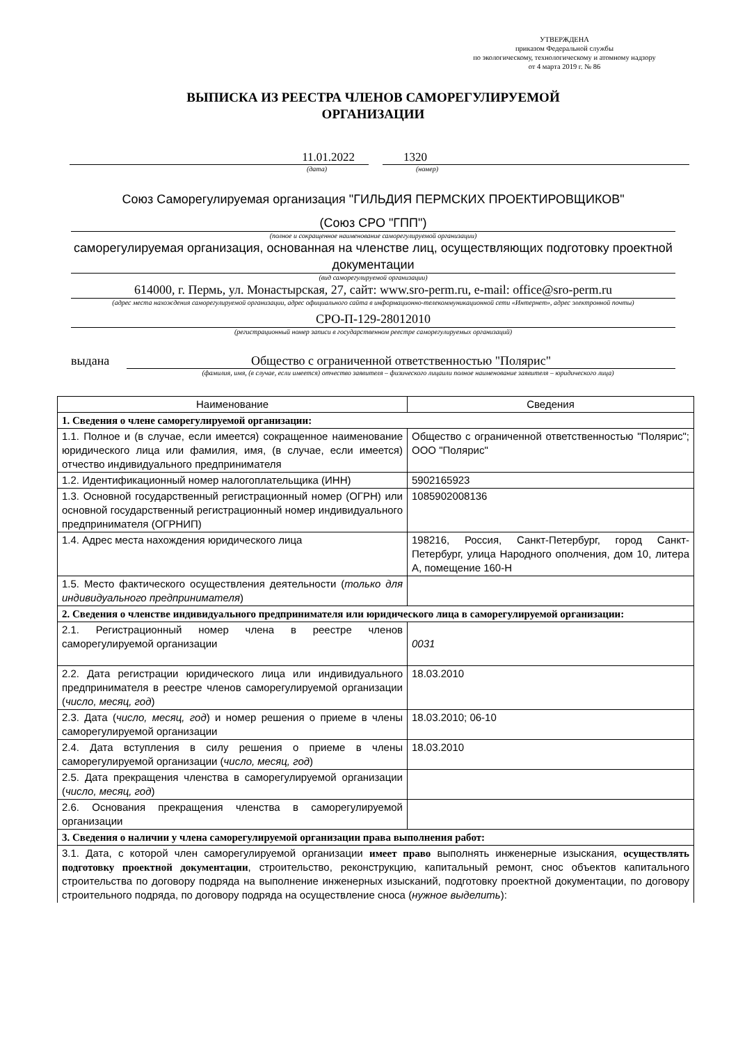УТВЕРЖДЕНА
приказом Федеральной службы
по экологическому, технологическому и атомному надзору
от 4 марта 2019 г. № 86
ВЫПИСКА ИЗ РЕЕСТРА ЧЛЕНОВ САМОРЕГУЛИРУЕМОЙ
ОРГАНИЗАЦИИ
11.01.2022 1320
(дата) (номер)
Союз Саморегулируемая организация "ГИЛЬДИЯ ПЕРМСКИХ ПРОЕКТИРОВЩИКОВ"
(Союз СРО "ГПП")
(полное и сокращенное наименование саморегулируемой организации)
саморегулируемая организация, основанная на членстве лиц, осуществляющих подготовку проектной документации
(вид саморегулируемой организации)
614000, г. Пермь, ул. Монастырская, 27, сайт: www.sro-perm.ru, e-mail: office@sro-perm.ru
(адрес места нахождения саморегулируемой организации, адрес официального сайта в информационно-телекоммуникационной сети «Интернет», адрес электронной почты)
СРО-П-129-28012010
(регистрационный номер записи в государственном реестре саморегулируемых организаций)
выдана Общество с ограниченной ответственностью "Полярис"
(фамилия, имя, (в случае, если имеется) отчество заявителя – физического лицаили полное наименование заявителя – юридического лица)
| Наименование | Сведения |
| 1. Сведения о члене саморегулируемой организации: | |
| 1.1. Полное и (в случае, если имеется) сокращенное наименование юридического лица или фамилия, имя, (в случае, если имеется) отчество индивидуального предпринимателя | Общество с ограниченной ответственностью "Полярис"; ООО "Полярис" |
| 1.2. Идентификационный номер налогоплательщика (ИНН) | 5902165923 |
| 1.3. Основной государственный регистрационный номер (ОГРН) или основной государственный регистрационный номер индивидуального предпринимателя (ОГРНИП) | 1085902008136 |
| 1.4. Адрес места нахождения юридического лица | 198216, Россия, Санкт-Петербург, город Санкт-Петербург, улица Народного ополчения, дом 10, литера А, помещение 160-Н |
| 1.5. Место фактического осуществления деятельности ( только для индивидуального предпринимателя ) | |
| 2. Сведения о членстве индивидуального предпринимателя или юридического лица в саморегулируемой организации: | |
| 2.1. Регистрационный номер члена в реестре членов саморегулируемой организации | 0031 |
| 2.2. Дата регистрации юридического лица или индивидуального предпринимателя в реестре членов саморегулируемой организации ( число, месяц, год ) | 18.03.2010 |
| 2.3. Дата ( число, месяц, год ) и номер решения о приеме в члены саморегулируемой организации | 18.03.2010; 06-10 |
| 2.4. Дата вступления в силу решения о приеме в члены саморегулируемой организации ( число, месяц, год ) | 18.03.2010 |
| 2.5. Дата прекращения членства в саморегулируемой организации ( число, месяц, год ) | |
| 2.6. Основания прекращения членства в саморегулируемой организации | |
| 3. Сведения о наличии у члена саморегулируемой организации права выполнения работ: | |
| 3.1. Дата, с которой член саморегулируемой организации имеет право выполнять инженерные изыскания, осуществлять подготовку проектной документации , строительство, реконструкцию, капитальный ремонт, снос объектов капитального строительства по договору подряда на выполнение инженерных изысканий, подготовку проектной документации, по договору строительного подряда, по договору подряда на осуществление сноса ( нужное выделить ): | |